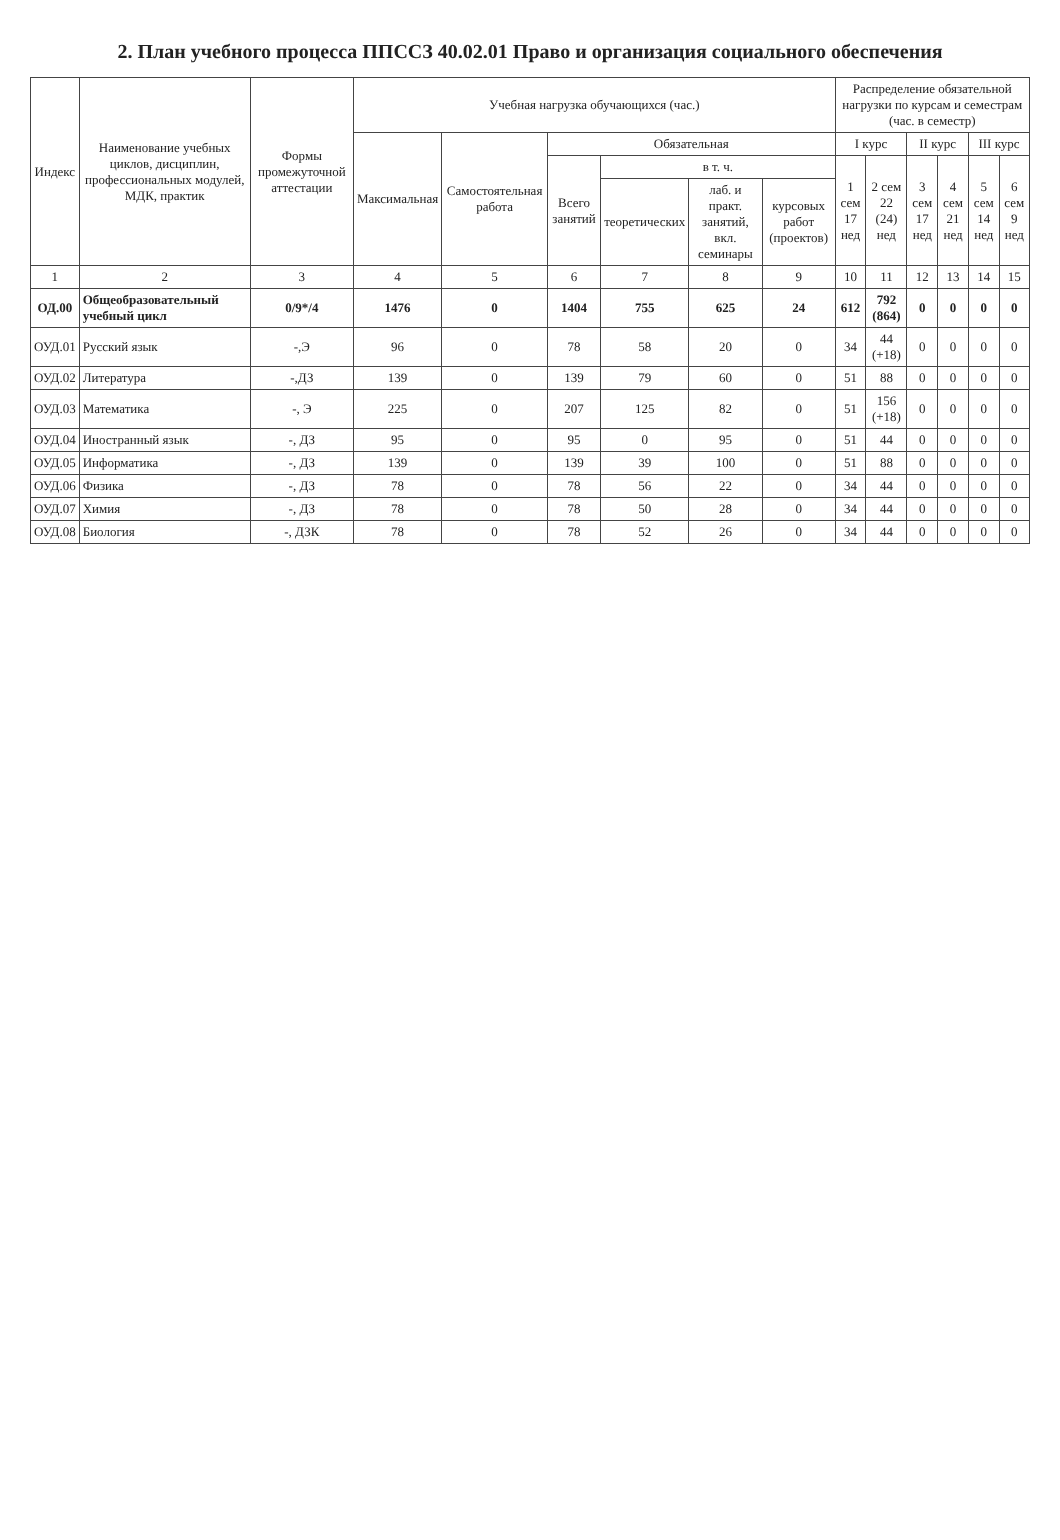2. План учебного процесса ППССЗ 40.02.01 Право и организация социального обеспечения
| Индекс | Наименование учебных циклов, дисциплин, профессиональных модулей, МДК, практик | Формы промежуточной аттестации | Учебная нагрузка обучающихся (час.) | | | | | | Распределение обязательной нагрузки по курсам и семестрам (час. в семестр) | | | | | |
| --- | --- | --- | --- | --- | --- | --- | --- | --- | --- | --- | --- | --- | --- | --- |
| | | | Максимальная | Самостоятельная работа | Обязательная | | | | I курс | | II курс | | III курс | |
| | | | | | Всего занятий | в т. ч. | | | 1 сем 17 нед | 2 сем 22 (24) нед | 3 сем 17 нед | 4 сем 21 нед | 5 сем 14 нед | 6 сем 9 нед |
| | | | | | | теоретических | лаб. и практ. занятий, вкл. семинары | курсовых работ (проектов) | | | | | | |
| 1 | 2 | 3 | 4 | 5 | 6 | 7 | 8 | 9 | 10 | 11 | 12 | 13 | 14 | 15 |
| ОД.00 | Общеобразовательный учебный цикл | 0/9*/4 | 1476 | 0 | 1404 | 755 | 625 | 24 | 612 | 792 (864) | 0 | 0 | 0 | 0 |
| ОУД.01 | Русский язык | -,Э | 96 | 0 | 78 | 58 | 20 | 0 | 34 | 44 (+18) | 0 | 0 | 0 | 0 |
| ОУД.02 | Литература | -,ДЗ | 139 | 0 | 139 | 79 | 60 | 0 | 51 | 88 | 0 | 0 | 0 | 0 |
| ОУД.03 | Математика | -, Э | 225 | 0 | 207 | 125 | 82 | 0 | 51 | 156 (+18) | 0 | 0 | 0 | 0 |
| ОУД.04 | Иностранный язык | -, ДЗ | 95 | 0 | 95 | 0 | 95 | 0 | 51 | 44 | 0 | 0 | 0 | 0 |
| ОУД.05 | Информатика | -, ДЗ | 139 | 0 | 139 | 39 | 100 | 0 | 51 | 88 | 0 | 0 | 0 | 0 |
| ОУД.06 | Физика | -, ДЗ | 78 | 0 | 78 | 56 | 22 | 0 | 34 | 44 | 0 | 0 | 0 | 0 |
| ОУД.07 | Химия | -, ДЗ | 78 | 0 | 78 | 50 | 28 | 0 | 34 | 44 | 0 | 0 | 0 | 0 |
| ОУД.08 | Биология | -, ДЗК | 78 | 0 | 78 | 52 | 26 | 0 | 34 | 44 | 0 | 0 | 0 | 0 |